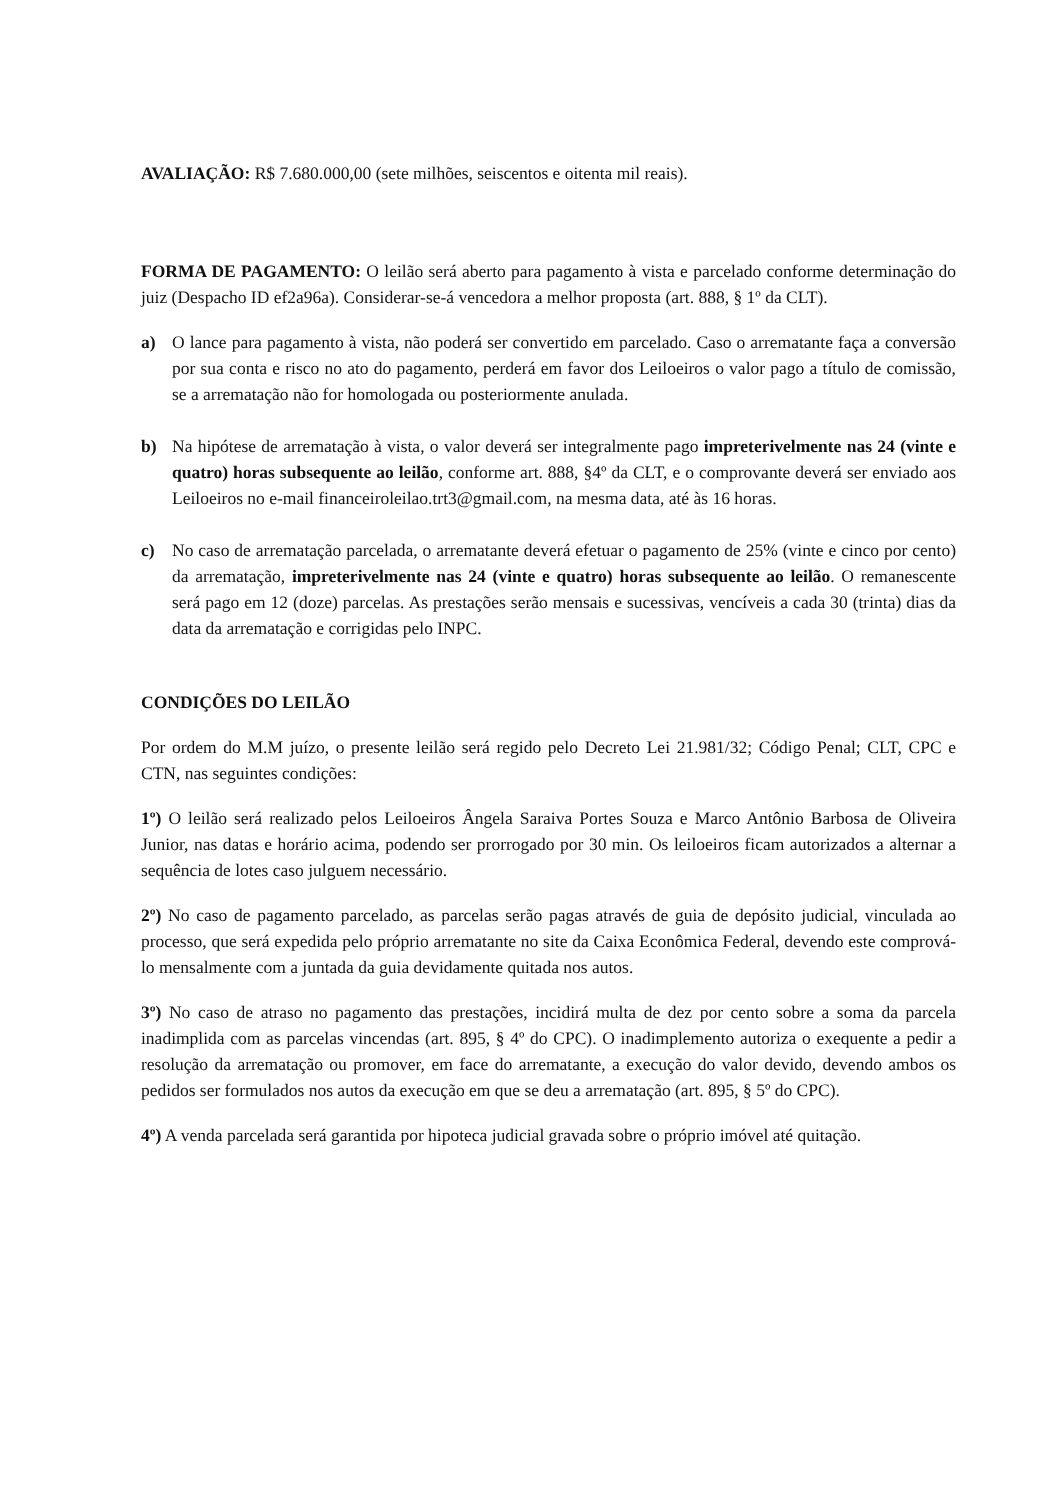AVALIAÇÃO: R$ 7.680.000,00 (sete milhões, seiscentos e oitenta mil reais).
FORMA DE PAGAMENTO: O leilão será aberto para pagamento à vista e parcelado conforme determinação do juiz (Despacho ID ef2a96a). Considerar-se-á vencedora a melhor proposta (art. 888, § 1º da CLT).
a) O lance para pagamento à vista, não poderá ser convertido em parcelado. Caso o arrematante faça a conversão por sua conta e risco no ato do pagamento, perderá em favor dos Leiloeiros o valor pago a título de comissão, se a arrematação não for homologada ou posteriormente anulada.
b) Na hipótese de arrematação à vista, o valor deverá ser integralmente pago impreterivelmente nas 24 (vinte e quatro) horas subsequente ao leilão, conforme art. 888, §4º da CLT, e o comprovante deverá ser enviado aos Leiloeiros no e-mail financeiroleilao.trt3@gmail.com, na mesma data, até às 16 horas.
c) No caso de arrematação parcelada, o arrematante deverá efetuar o pagamento de 25% (vinte e cinco por cento) da arrematação, impreterivelmente nas 24 (vinte e quatro) horas subsequente ao leilão. O remanescente será pago em 12 (doze) parcelas. As prestações serão mensais e sucessivas, vencíveis a cada 30 (trinta) dias da data da arrematação e corrigidas pelo INPC.
CONDIÇÕES DO LEILÃO
Por ordem do M.M juízo, o presente leilão será regido pelo Decreto Lei 21.981/32; Código Penal; CLT, CPC e CTN, nas seguintes condições:
1º) O leilão será realizado pelos Leiloeiros Ângela Saraiva Portes Souza e Marco Antônio Barbosa de Oliveira Junior, nas datas e horário acima, podendo ser prorrogado por 30 min. Os leiloeiros ficam autorizados a alternar a sequência de lotes caso julguem necessário.
2º) No caso de pagamento parcelado, as parcelas serão pagas através de guia de depósito judicial, vinculada ao processo, que será expedida pelo próprio arrematante no site da Caixa Econômica Federal, devendo este comprová-lo mensalmente com a juntada da guia devidamente quitada nos autos.
3º) No caso de atraso no pagamento das prestações, incidirá multa de dez por cento sobre a soma da parcela inadimplida com as parcelas vincendas (art. 895, § 4º do CPC). O inadimplemento autoriza o exequente a pedir a resolução da arrematação ou promover, em face do arrematante, a execução do valor devido, devendo ambos os pedidos ser formulados nos autos da execução em que se deu a arrematação (art. 895, § 5º do CPC).
4º) A venda parcelada será garantida por hipoteca judicial gravada sobre o próprio imóvel até quitação.